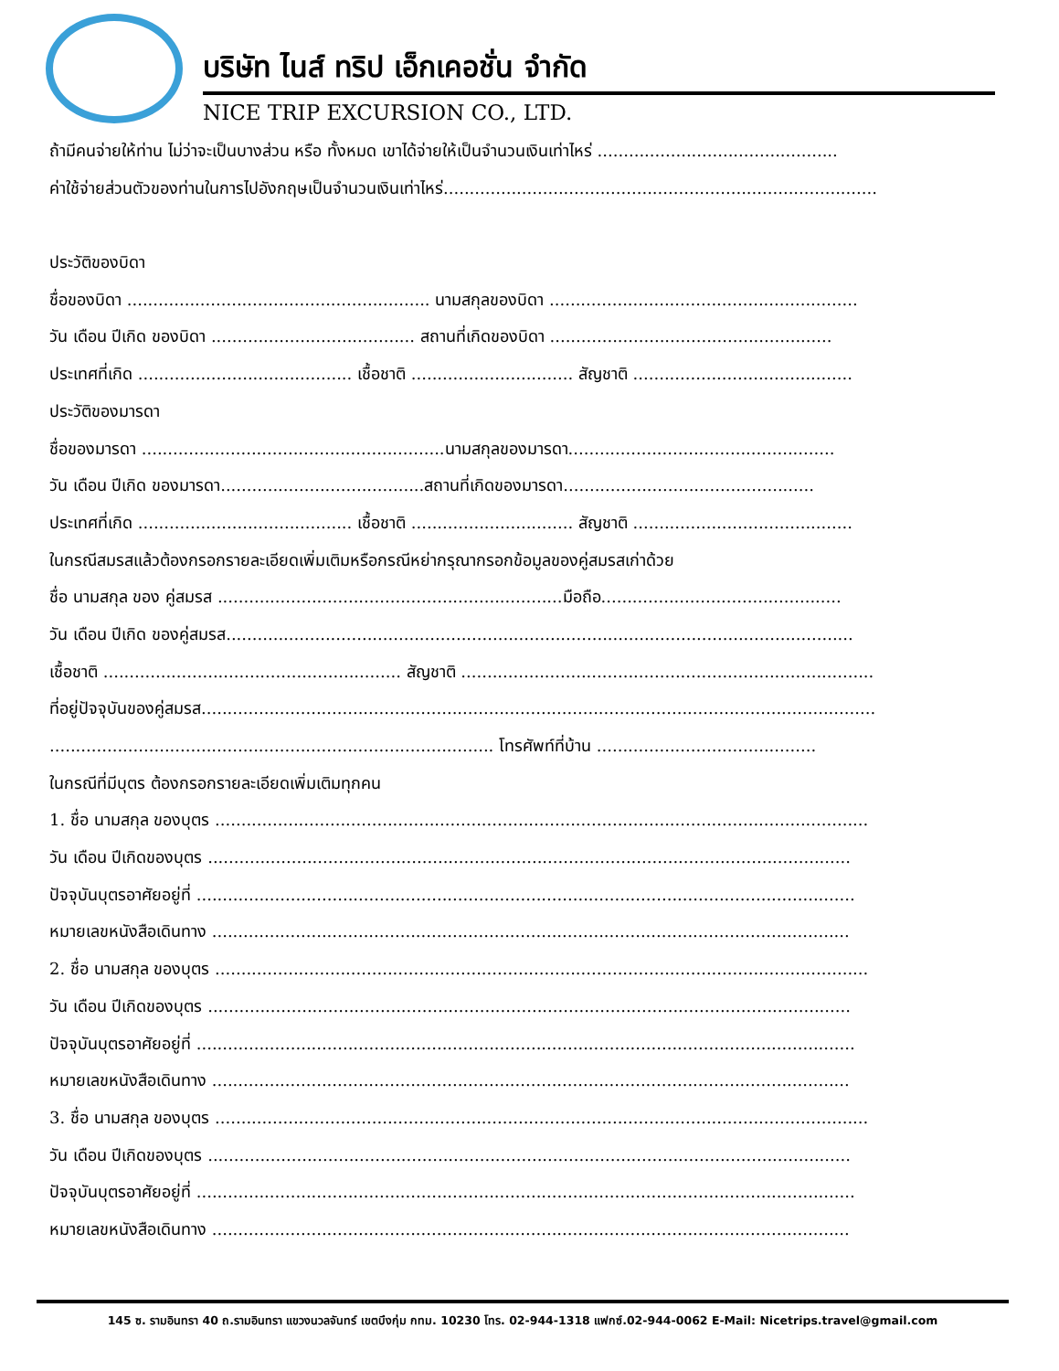บริษัท ไนส์ ทริป เอ็กเคอชั่น จำกัด
NICE TRIP EXCURSION CO., LTD.
ถ้ามีคนจ่ายให้ท่าน ไม่ว่าจะเป็นบางส่วน หรือ ทั้งหมด เขาได้จ่ายให้เป็นจำนวนเงินเท่าไหร่ ..............................................
ค่าใช้จ่ายส่วนตัวของท่านในการไปอังกฤษเป็นจำนวนเงินเท่าไหร่...................................................................................
ประวัติของบิดา
ชื่อของบิดา .......................................................... นามสกุลของบิดา ...........................................................
วัน เดือน ปีเกิด ของบิดา ....................................... สถานที่เกิดของบิดา ......................................................
ประเทศที่เกิด ......................................... เชื้อชาติ ............................... สัญชาติ ..........................................
ประวัติของมารดา
ชื่อของมารดา ..........................................................นามสกุลของมารดา...................................................
วัน เดือน ปีเกิด ของมารดา.......................................สถานที่เกิดของมารดา................................................
ประเทศที่เกิด ......................................... เชื้อชาติ ............................... สัญชาติ ..........................................
ในกรณีสมรสแล้วต้องกรอกรายละเอียดเพิ่มเติมหรือกรณีหย่ากรุณากรอกข้อมูลของคู่สมรสเก่าด้วย
ชื่อ นามสกุล ของ คู่สมรส ..................................................................มือถือ..............................................
วัน เดือน ปีเกิด ของคู่สมรส........................................................................................................................
เชื้อชาติ ......................................................... สัญชาติ ...............................................................................
ที่อยู่ปัจจุบันของคู่สมรส.................................................................................................................................
..................................................................................... โทรศัพท์ที่บ้าน ..........................................
ในกรณีที่มีบุตร ต้องกรอกรายละเอียดเพิ่มเติมทุกคน
1. ชื่อ นามสกุล ของบุตร .............................................................................................................................
วัน เดือน ปีเกิดของบุตร ...........................................................................................................................
ปัจจุบันบุตรอาศัยอยู่ที่ ..............................................................................................................................
หมายเลขหนังสือเดินทาง ..........................................................................................................................
2. ชื่อ นามสกุล ของบุตร .............................................................................................................................
วัน เดือน ปีเกิดของบุตร ...........................................................................................................................
ปัจจุบันบุตรอาศัยอยู่ที่ ..............................................................................................................................
หมายเลขหนังสือเดินทาง ..........................................................................................................................
3. ชื่อ นามสกุล ของบุตร .............................................................................................................................
วัน เดือน ปีเกิดของบุตร ...........................................................................................................................
ปัจจุบันบุตรอาศัยอยู่ที่ ..............................................................................................................................
หมายเลขหนังสือเดินทาง ..........................................................................................................................
145 ซ. รามอินทรา 40 ถ.รามอินทรา แขวงนวลจันทร์ เขตบึงกุ่ม กทม. 10230 โทร. 02-944-1318 แฟกซ์.02-944-0062 E-Mail: Nicetrips.travel@gmail.com